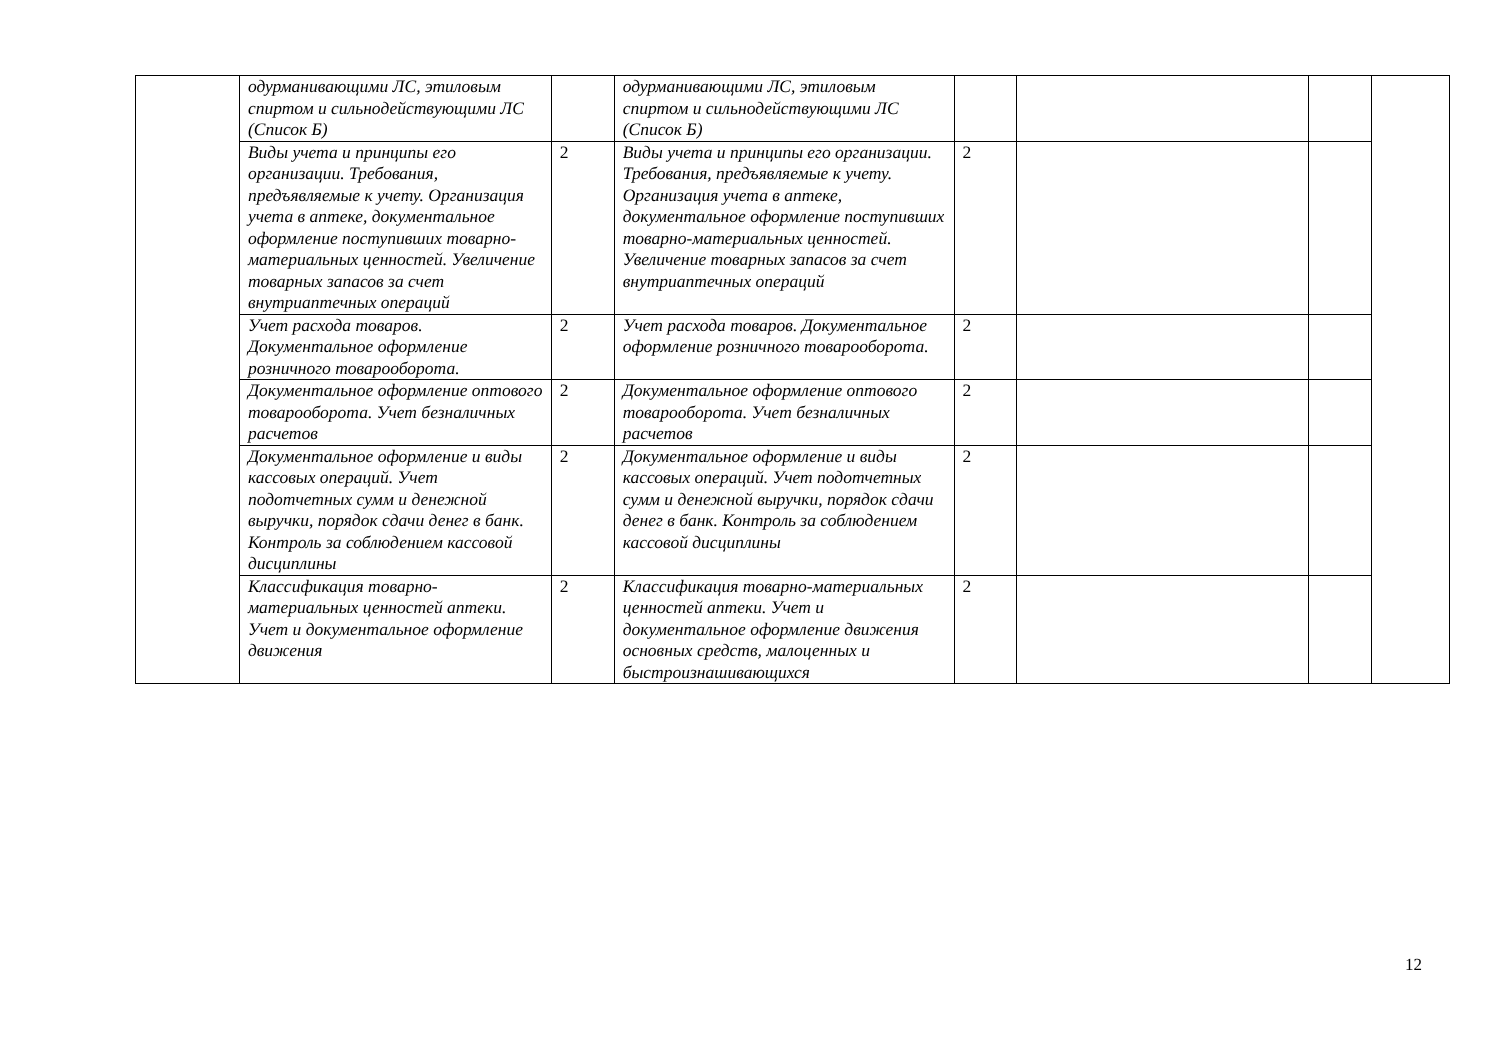| | одурманивающими ЛС, этиловым спиртом и сильнодействующими ЛС (Список Б) | | одурманивающими ЛС, этиловым спиртом и сильнодействующими ЛС (Список Б) | | | | |
| | Виды учета и принципы его организации. Требования, предъявляемые к учету. Организация учета в аптеке, документальное оформление поступивших товарно-материальных ценностей. Увеличение товарных запасов за счет внутриаптечных операций | 2 | Виды учета и принципы его организации. Требования, предъявляемые к учету. Организация учета в аптеке, документальное оформление поступивших товарно-материальных ценностей. Увеличение товарных запасов за счет внутриаптечных операций | 2 | | | |
| | Учет расхода товаров. Документальное оформление розничного товарооборота. | 2 | Учет расхода товаров. Документальное оформление розничного товарооборота. | 2 | | | |
| | Документальное оформление оптового товарооборота. Учет безналичных расчетов | 2 | Документальное оформление оптового товарооборота. Учет безналичных расчетов | 2 | | | |
| | Документальное оформление и виды кассовых операций. Учет подотчетных сумм и денежной выручки, порядок сдачи денег в банк. Контроль за соблюдением кассовой дисциплины | 2 | Документальное оформление и виды кассовых операций. Учет подотчетных сумм и денежной выручки, порядок сдачи денег в банк. Контроль за соблюдением кассовой дисциплины | 2 | | | |
| | Классификация товарно-материальных ценностей аптеки. Учет и документальное оформление движения | 2 | Классификация товарно-материальных ценностей аптеки. Учет и документальное оформление движения основных средств, малоценных и быстроизнашивающихся | 2 | | | |
12